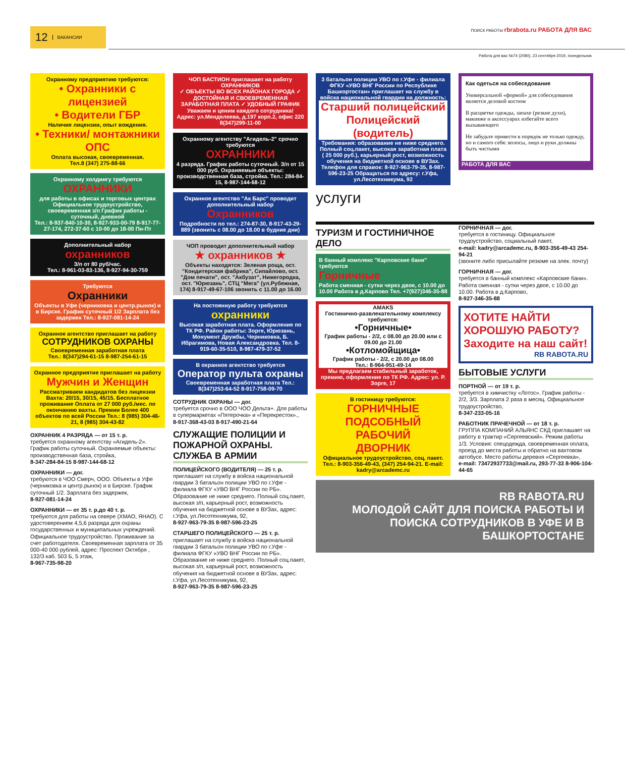12 ВАКАНСИИ
ПОИСК РАБОТЫ rbrabota.ru РАБОТА ДЛЯ ВАС
Работа для вас №74 (2080), 23 сентября 2019, понедельник
Охранному предприятию требуются:
• Охранники с лицензией
• Водители ГБР
Наличие лицензии, опыт вождения.
• Техники/ монтажники ОПС
Оплата высокая, своевременная.
Тел.8 (347) 275-88-66
Охранному холдингу требуются
ОХРАННИКИ
для работы в офисах и торговых центрах Официальное трудоустройство, своевременная з/п График работы - суточный, дневной
Тел.: 8-937-840-10-30, 8-927-933-00-79 8-917-77-27-174, 272-37-60 с 10-00 до 18-00 Пн-Пт
Дополнительный набор
охранников
З/п от 80 руб/час.
Тел.: 8-961-03-83-136, 8-927-94-30-759
Требуются
Охранники
Объекты в Уфе (черниковка и центр.рынок) и в Бирске. График суточный 1/2 Зарплата без задержек Тел.: 8-927-081-14-24
Охранное агентство приглашает на работу
СОТРУДНИКОВ ОХРАНЫ
Своевременная заработная плата
Тел.: 8(347)294-61-15 8-987-254-61-15
Охранное предприятие приглашает на работу
Мужчин и Женщин
Рассматриваем кандидатов без лицензии Вахта: 20/15, 30/15, 45/15. Бесплатное проживание Оплата от 27 000 руб./мес. по окончанию вахты. Премии Более 400 объектов по всей России Тел.: 8 (985) 304-46-21, 8 (985) 304-43-82
ОХРАННИК 4 РАЗРЯДА — от 15 т. р.
требуется охранному агентству «Агидель-2». График работы суточный. Охраняемые объекты: производственная база, стройка,
8-347-284-84-15 8-987-144-68-12
ОХРАННИКИ — дог.
требуются в ЧОО Смерч, ООО. Объекты в Уфе (черниковка и центр.рынок) и в Бирске. График суточный 1/2. Зарплата без задержек,
8-927-081-14-24
ОХРАННИКИ — от 35 т. р.до 40 т. р.
требуются для работы на севере (ХМАО, ЯНАО). С удостоверением 4,5,6 разряда для охраны государственных и муниципальных учреждений. Официальное трудоустройство. Проживание за счет работодателя. Своевременная зарплата от 35 000-40 000 рублей, адрес: Проспект Октября , 132/3 каб. 503 Б, 5 этаж,
8-967-735-98-20
ЧОП БАСТИОН приглашает на работу ОХРАННИКОВ
✓ ОБЪЕКТЫ ВО ВСЕХ РАЙОНАХ ГОРОДА ✓ ДОСТОЙНАЯ И СВОЕВРЕМЕННАЯ ЗАРАБОТНАЯ ПЛАТА ✓ УДОБНЫЙ ГРАФИК Уважаем и ценим каждого сотрудника!
Адрес: ул.Менделеева, д.197 корп.2, офис 220 8(347)299-11-00
Охранному агентству "Агидель-2" срочно требуются
ОХРАННИКИ
4 разряда. График работы суточный. З/п от 15 000 руб. Охраняемые объекты: производственная база, стройка. Тел.: 284-84-15, 8-987-144-68-12
Охранное агентство "Ак Барс" проводит дополнительный набор
Охранников
Подробности по тел.: 274-87-30, 8-917-43-29-889 (звонить с 08.00 до 18.00 в будние дни)
ЧОП проводит дополнительный набор
★ охранников ★
Объекты находятся: Зеленая роща, ост. "Кондитерская фабрика", Сипайлово, ост. "Дом печати", ост. "Акбузат", Нижегородка, ост. "Юрюзань", СТЦ "Мега" (ул.Рубежная, 174) 8-917-49-67-106 звонить с 11.00 до 16.00
На постоянную работу требуются
охранники
Высокая заработная плата. Оформление по ТК РФ. Район работы: Зорге, Юрюзань, Монумент Дружбы, Черниковка, Б. Ибрагимова, Новая Александровка. Тел. 8-919-60-35-510, 8-987-479-37-52
В охранное агентство требуется
Оператор пульта охраны
Своевременная заработная плата Тел.: 8(347)253-64-52 8-917-758-09-70
СОТРУДНИК ОХРАНЫ — дог.
требуется срочно в ООО ЧОО Дельта+. Для работы в супермаркетах «Пятерочка» и «Перекресток».,
8-917-368-43-03 8-917-490-21-64
СЛУЖАЩИЕ ПОЛИЦИИ И ПОЖАРНОЙ ОХРАНЫ. СЛУЖБА В АРМИИ
ПОЛИЦЕЙСКОГО (ВОДИТЕЛЯ) — 25 т. р.
приглашает на службу в войска национальной гвардии 3 батальон полиции УВО по г.Уфе - филиала ФГКУ «УВО ВНГ России по РБ». Образование не ниже среднего. Полный соц.пакет, высокая з/п, карьерный рост, возможность обучения на бюджетной основе в ВУЗах, адрес: г.Уфа, ул.Лесотехникума, 92,
8-927-963-79-35 8-987-596-23-25
СТАРШЕГО ПОЛИЦЕЙСКОГО — 25 т. р.
приглашает на службу в войска национальной гвардии 3 батальон полиции УВО по г.Уфе - филиала ФГКУ «УВО ВНГ России по РБ». Образование не ниже среднего. Полный соц.пакет, высокая з/п, карьерный рост, возможность обучения на бюджетной основе в ВУЗах, адрес: г.Уфа, ул.Лесотехникума, 92,
8-927-963-79-35 8-987-596-23-25
3 батальон полиции УВО по г.Уфе - филиала ФГКУ «УВО ВНГ России по Республике Башкортостан» приглашает на службу в войска национальной гвардии на должность:
Старший полицейский
Полицейский (водитель)
Требования: образование не ниже среднего. Полный соц.пакет, высокая заработная плата ( 25 000 руб.), карьерный рост, возможность обучения на бюджетной основе в ВУЗах. Телефон для справок: 8-927-963-79-35, 8-987-596-23-25 Обращаться по адресу: г.Уфа, ул.Лесотехникума, 92
услуги
Как одеться на собеседование
Универсальной «формой» для собеседования является деловой костюм
В расцветке одежды, запахе (резкие духи), макияже и аксессуарах избегайте всего вызывающего
Не забудьте привести в порядок не только одежду, но и самого себя: волосы, лицо и руки должны быть чистыми
РАБОТА ДЛЯ ВАС
ТУРИЗМ И ГОСТИНИЧНОЕ ДЕЛО
В банный комплекс "Карповские бани" требуются
Горничные
Работа сменная - сутки через двое, с 10.00 до 10.00 Работа в д.Карпово Тел. +7(927)346-35-88
AMAKS
Гостинично-развлекательному комплексу требуются:
•Горничные•
График работы - 2/2, с 08.00 до 20.00 или с 09.00 до 21.00
•Котломойщица•
График работы - 2/2, с 20.00 до 08.00
Тел.: 8-964-951-49-14
Мы предлагаем стабильный заработок, премию, оформление по ТК РФ. Адрес: ул. Р. Зорге, 17
В гостиницу требуются:
ГОРНИЧНЫЕ
ПОДСОБНЫЙ РАБОЧИЙ
ДВОРНИК
Официальное трудоустройство, соц. пакет. Тел.: 8-903-356-49-43, (347) 254-94-21. E-mail: kadry@arcademc.ru
ГОРНИЧНАЯ — дог.
требуется в гостиницу. Официальное трудоустройство, социальный пакет,
e-mail: kadry@arcademc.ru, 8-903-356-49-43 254-94-21
(звоните либо присылайте резюме на элек. почту)
ГОРНИЧНАЯ — дог.
требуется в банный комплекс «Карповские бани». Работа сменная - сутки через двое, с 10.00 до 10.00. Работа в д.Карпово,
8-927-346-35-88
ХОТИТЕ НАЙТИ ХОРОШУЮ РАБОТУ? Заходите на наш сайт!
RB RABOTA.RU
БЫТОВЫЕ УСЛУГИ
ПОРТНОЙ — от 19 т. р.
требуется в химчистку «Лотос». График работы - 2/2, 3/3. Зарплата 2 раза в месяц. Официальное трудоустройство,
8-347-233-05-16
РАБОТНИК ПРАЧЕЧНОЙ — от 18 т. р.
ГРУППА КОМПАНИЙ АЛЬЯНС СКД приглашает на работу в трактир «Сергеевский». Режим работы 1/3. Условия: спецодежда, своевременная оплата, проезд до места работы и обратно на вахтовом автобусе. Место работы деревня «Сергеевка»,
e-mail: 73472937733@mail.ru, 293-77-33 8-906-104-44-65
RB RABOTA.RU
МОЛОДОЙ САЙТ ДЛЯ ПОИСКА РАБОТЫ И ПОИСКА СОТРУДНИКОВ В УФЕ И В БАШКОРТОСТАНЕ